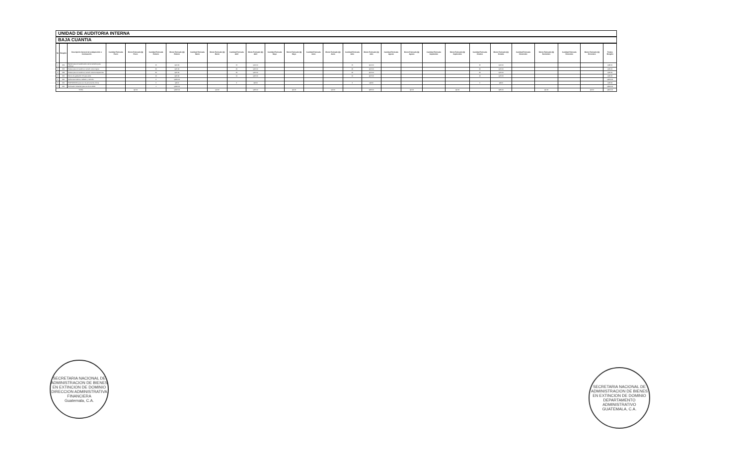UNIDAD DE AUDITORIA INTERNA
BAJA CUANTIA
| No | Renglón | Descripción General de la Adquisición o Contratación | Cantidad Estimada Enero | Monto Estimado (Q) Enero | Cantidad Estimada Febrero | Monto Estimado (Q) Febrero | Cantidad Estimada Marzo | Monto Estimado (Q) Marzo | Cantidad Estimada Abril | Monto Estimado (Q) Abril | Cantidad Estimada Mayo | Monto Estimado (Q) Mayo | Cantidad Estimada Junio | Monto Estimado (Q) Junio | Cantidad Estimada Julio | Monto Estimado (Q) Julio | Cantidad Estimada Agosto | Monto Estimado (Q) Agosto | Cantidad Estimada Septiembre | Monto Estimado (Q) Septiembre | Cantidad Estimada Octubre | Monto Estimado (Q) Octubre | Cantidad Estimada Noviembre | Monto Estimado (Q) Noviembre | Cantidad Estimada Diciembre | Monto Estimado (Q) Diciembre | Totales Renglón |
| --- | --- | --- | --- | --- | --- | --- | --- | --- | --- | --- | --- | --- | --- | --- | --- | --- | --- | --- | --- | --- | --- | --- | --- | --- | --- | --- | --- |
| 1 | 264 | Espiral para encuadernados varios tamaños para archivar | | | 15 | Q12.00 | | | 15 | Q12.00 | | | | | 15 | Q12.00 | | | | | 15 | Q12.00 | | | | | Q48.00 |
| 2 | 264 | Pastas para encuadernar, tamaño carta negras | | | 20 | Q15.00 | | | 20 | Q15.00 | | | | | 20 | Q15.00 | | | | | 20 | Q15.00 | | | | | Q60.00 |
| 3 | 268 | Pastas para encuadernar, tamaño carta transparentes | | | 20 | Q15.00 | | | 20 | Q15.00 | | | | | 20 | Q15.00 | | | | | 20 | Q15.00 | | | | | Q60.00 |
| 4 | 291 | Discos de grabación CD para altos | | | 10 | Q15.00 | | | 10 | Q15.00 | | | | | 10 | Q15.00 | | | | | 10 | Q15.00 | | | | | Q60.00 |
| 5 | 291 | Sellos Automáticos, sellador y redondo | | | 2 | Q250.00 | | | | | | | | | | | | | | | | | | | | | Q250.00 |
| 6 | 291 | PORTAMINAS para uso de personal de oficina | | | 2 | Q8.00 | | | 2 | Q8.00 | | | | | 2 | Q8.00 | | | | | 2 | Q8.00 | | | | | Q32.00 |
| 7 | 291 | Perforador Industrial para uso de la UDAI | | | 1 | Q300.00 | | | | | | | | | | | | | | | | | | | | | Q300.00 |
| TOTAL | | | | Q0.00 | | Q615.00 | | Q0.00 | | Q65.00 | | Q0.00 | | Q0.00 | | Q65.00 | | Q0.00 | | Q0.00 | | Q65.00 | | Q0.00 | | Q0.00 | Q810.00 |
SECRETARIA NACIONAL DE ADMINISTRACION DE BIENES EN EXTINCION DE DOMINIO
DIRECCION ADMINISTRATIVA FINANCIERA
Guatemala, C.A.
SECRETARIA NACIONAL DE ADMINISTRACION DE BIENES EN EXTINCION DE DOMINIO
DEPARTAMENTO ADMINISTRATIVO
GUATEMALA, C.A.